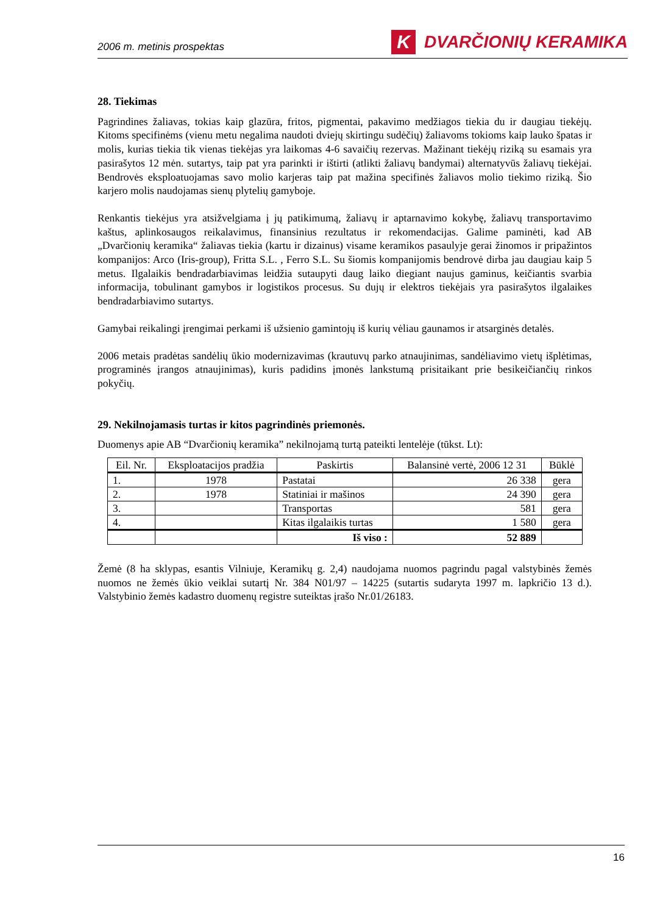2006 m. metinis prospektas K DVARČIONIŲ KERAMIKA
28. Tiekimas
Pagrindines žaliavas, tokias kaip glazūra, fritos, pigmentai, pakavimo medžiagos tiekia du ir daugiau tiekėjų. Kitoms specifinėms (vienu metu negalima naudoti dviejų skirtingu sudėčių) žaliavoms tokioms kaip lauko špatas ir molis, kurias tiekia tik vienas tiekėjas yra laikomas 4-6 savaičių rezervas. Mažinant tiekėjų riziką su esamais yra pasirašytos 12 mėn. sutartys, taip pat yra parinkti ir ištirti (atlikti žaliavų bandymai) alternatyvūs žaliavų tiekėjai. Bendrovės eksploatuojamas savo molio karjeras taip pat mažina specifinės žaliavos molio tiekimo riziką. Šio karjero molis naudojamas sienų plytelių gamyboje.
Renkantis tiekėjus yra atsižvelgiama į jų patikimumą, žaliavų ir aptarnavimo kokybę, žaliavų transportavimo kaštus, aplinkosaugos reikalavimus, finansinius rezultatus ir rekomendacijas. Galime paminėti, kad AB „Dvarčionių keramika“ žaliavas tiekia (kartu ir dizainus) visame keramikos pasaulyje gerai žinomos ir pripažintos kompanijos: Arco (Iris-group), Fritta S.L. , Ferro S.L. Su šiomis kompanijomis bendrovė dirba jau daugiau kaip 5 metus. Ilgalaikis bendradarbiavimas leidžia sutaupyti daug laiko diegiant naujus gaminus, keičiantis svarbia informacija, tobulinant gamybos ir logistikos procesus. Su dujų ir elektros tiekėjais yra pasirašytos ilgalaikes bendradarbiavimo sutartys.
Gamybai reikalingi įrengimai perkami iš užsienio gamintojų iš kurių vėliau gaunamos ir atsarginės detalės.
2006 metais pradėtas sandėlių ūkio modernizavimas (krautuvų parko atnaujinimas, sandėliavimo vietų išplėtimas, programinės įrangos atnaujinimas), kuris padidins įmonės lankstumą prisitaikant prie besikeičiančių rinkos pokyčių.
29. Nekilnojamasis turtas ir kitos pagrindinės priemonės.
Duomenys apie AB “Dvarčionių keramika” nekilnojamą turtą pateikti lentelėje (tūkst. Lt):
| Eil. Nr. | Eksploatacijos pradžia | Paskirtis | Balansinė vertė, 2006 12 31 | Būklė |
| --- | --- | --- | --- | --- |
| 1. | 1978 | Pastatai | 26 338 | gera |
| 2. | 1978 | Statiniai ir mašinos | 24 390 | gera |
| 3. | | Transportas | 581 | gera |
| 4. | | Kitas ilgalaikis turtas | 1 580 | gera |
| | | Iš viso : | 52 889 | |
Žemė (8 ha sklypas, esantis Vilniuje, Keramikų g. 2,4) naudojama nuomos pagrindu pagal valstybinės žemės nuomos ne žemės ūkio veiklai sutartį Nr. 384 N01/97 – 14225 (sutartis sudaryta 1997 m. lapkričio 13 d.). Valstybinio žemės kadastro duomenų registre suteiktas įrašo Nr.01/26183.
16